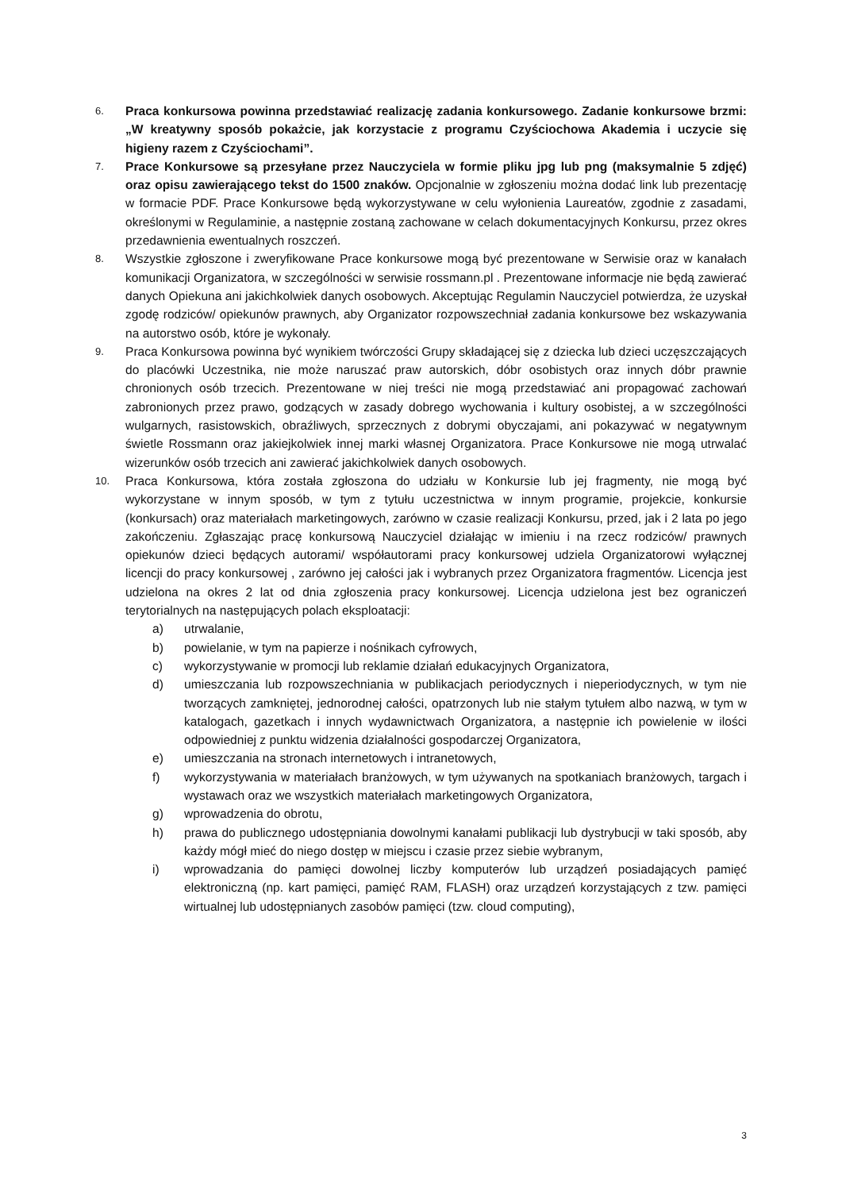6.
Praca konkursowa powinna przedstawiać realizację zadania konkursowego. Zadanie konkursowe brzmi: „W kreatywny sposób pokażcie, jak korzystacie z programu Czyściochowa Akademia i uczycie się higieny razem z Czyściochami”.
7.
Prace Konkursowe są przesyłane przez Nauczyciela w formie pliku jpg lub png (maksymalnie 5 zdjęć) oraz opisu zawierającego tekst do 1500 znaków. Opcjonalnie w zgłoszeniu można dodać link lub prezentację w formacie PDF. Prace Konkursowe będą wykorzystywane w celu wyłonienia Laureatów, zgodnie z zasadami, określonymi w Regulaminie, a następnie zostaną zachowane w celach dokumentacyjnych Konkursu, przez okres przedawnienia ewentualnych roszczeń.
8.
Wszystkie zgłoszone i zweryfikowane Prace konkursowe mogą być prezentowane w Serwisie oraz w kanałach komunikacji Organizatora, w szczególności w serwisie rossmann.pl . Prezentowane informacje nie będą zawierać danych Opiekuna ani jakichkolwiek danych osobowych. Akceptując Regulamin Nauczyciel potwierdza, że uzyskał zgodę rodziców/ opiekunów prawnych, aby Organizator rozpowszechniał zadania konkursowe bez wskazywania na autorstwo osób, które je wykonały.
9.
Praca Konkursowa powinna być wynikiem twórczości Grupy składającej się z dziecka lub dzieci uczęszczających do placówki Uczestnika, nie może naruszać praw autorskich, dóbr osobistych oraz innych dóbr prawnie chronionych osób trzecich. Prezentowane w niej treści nie mogą przedstawiać ani propagować zachowań zabronionych przez prawo, godzących w zasady dobrego wychowania i kultury osobistej, a w szczególności wulgarnych, rasistowskich, obraźliwych, sprzecznych z dobrymi obyczajami, ani pokazywać w negatywnym świetle Rossmann oraz jakiejkolwiek innej marki własnej Organizatora. Prace Konkursowe nie mogą utrwalać wizerunków osób trzecich ani zawierać jakichkolwiek danych osobowych.
10.
Praca Konkursowa, która została zgłoszona do udziału w Konkursie lub jej fragmenty, nie mogą być wykorzystane w innym sposób, w tym z tytułu uczestnictwa w innym programie, projekcie, konkursie (konkursach) oraz materiałach marketingowych, zarówno w czasie realizacji Konkursu, przed, jak i 2 lata po jego zakończeniu. Zgłaszając pracę konkursową Nauczyciel działając w imieniu i na rzecz rodziców/ prawnych opiekunów dzieci będących autorami/ współautorami pracy konkursowej udziela Organizatorowi wyłącznej licencji do pracy konkursowej , zarówno jej całości jak i wybranych przez Organizatora fragmentów. Licencja jest udzielona na okres 2 lat od dnia zgłoszenia pracy konkursowej. Licencja udzielona jest bez ograniczeń terytorialnych na następujących polach eksploatacji:
a) utrwalanie,
b) powielanie, w tym na papierze i nośnikach cyfrowych,
c) wykorzystywanie w promocji lub reklamie działań edukacyjnych Organizatora,
d) umieszczania lub rozpowszechniania w publikacjach periodycznych i nieperiodycznych, w tym nie tworzących zamkniętej, jednorodnej całości, opatrzonych lub nie stałym tytułem albo nazwą, w tym w katalogach, gazetkach i innych wydawnictwach Organizatora, a następnie ich powielenie w ilości odpowiedniej z punktu widzenia działalności gospodarczej Organizatora,
e) umieszczania na stronach internetowych i intranetowych,
f) wykorzystywania w materiałach branżowych, w tym używanych na spotkaniach branżowych, targach i wystawach oraz we wszystkich materiałach marketingowych Organizatora,
g) wprowadzenia do obrotu,
h) prawa do publicznego udostępniania dowolnymi kanałami publikacji lub dystrybucji w taki sposób, aby każdy mógł mieć do niego dostęp w miejscu i czasie przez siebie wybranym,
i) wprowadzania do pamięci dowolnej liczby komputerów lub urządzeń posiadających pamięć elektroniczną (np. kart pamięci, pamięć RAM, FLASH) oraz urządzeń korzystających z tzw. pamięci wirtualnej lub udostępnianych zasobów pamięci (tzw. cloud computing),
3